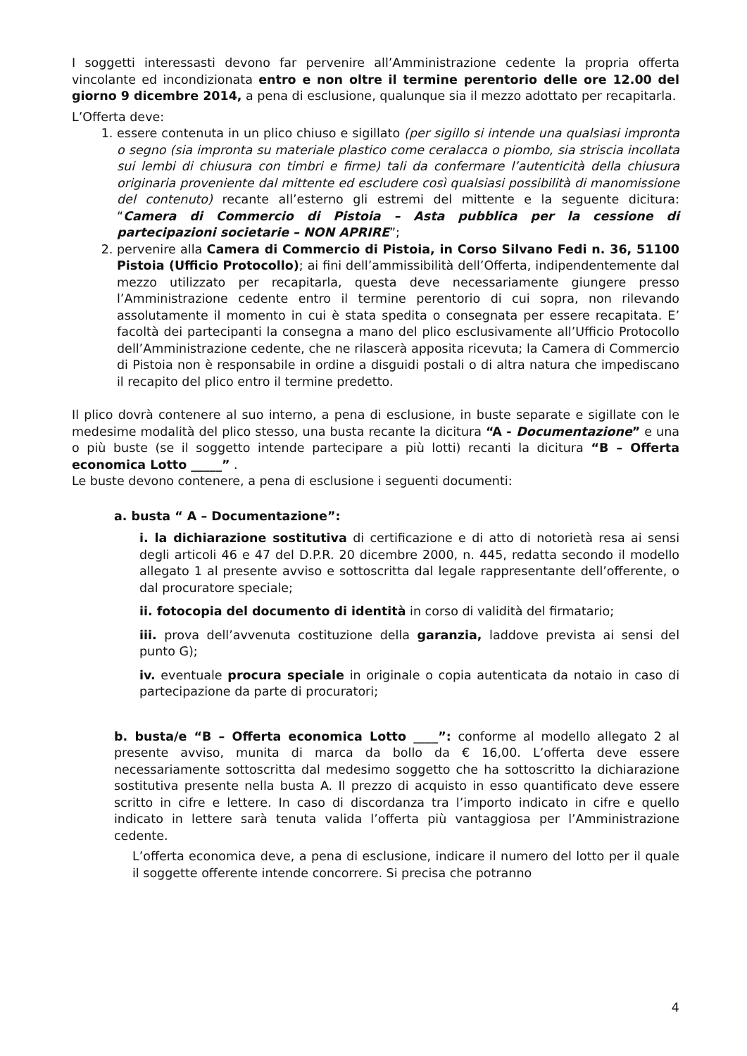I soggetti interessasti devono far pervenire all’Amministrazione cedente la propria offerta vincolante ed incondizionata entro e non oltre il termine perentorio delle ore 12.00 del giorno 9 dicembre 2014, a pena di esclusione, qualunque sia il mezzo adottato per recapitarla.
L’Offerta deve:
1. essere contenuta in un plico chiuso e sigillato (per sigillo si intende una qualsiasi impronta o segno (sia impronta su materiale plastico come ceralacca o piombo, sia striscia incollata sui lembi di chiusura con timbri e firme) tali da confermare l’autenticità della chiusura originaria proveniente dal mittente ed escludere così qualsiasi possibilità di manomissione del contenuto) recante all’esterno gli estremi del mittente e la seguente dicitura: “Camera di Commercio di Pistoia – Asta pubblica per la cessione di partecipazioni societarie – NON APRIRE”;
2. pervenire alla Camera di Commercio di Pistoia, in Corso Silvano Fedi n. 36, 51100 Pistoia (Ufficio Protocollo); ai fini dell’ammissibilità dell’Offerta, indipendentemente dal mezzo utilizzato per recapitarla, questa deve necessariamente giungere presso l’Amministrazione cedente entro il termine perentorio di cui sopra, non rilevando assolutamente il momento in cui è stata spedita o consegnata per essere recapitata. E’ facoltà dei partecipanti la consegna a mano del plico esclusivamente all’Ufficio Protocollo dell’Amministrazione cedente, che ne rilascerà apposita ricevuta; la Camera di Commercio di Pistoia non è responsabile in ordine a disguidi postali o di altra natura che impediscano il recapito del plico entro il termine predetto.
Il plico dovrà contenere al suo interno, a pena di esclusione, in buste separate e sigillate con le medesime modalità del plico stesso, una busta recante la dicitura “A - Documentazione” e una o più buste (se il soggetto intende partecipare a più lotti) recanti la dicitura “B – Offerta economica Lotto _____” .
Le buste devono contenere, a pena di esclusione i seguenti documenti:
a. busta “ A – Documentazione”:
i. la dichiarazione sostitutiva di certificazione e di atto di notorietà resa ai sensi degli articoli 46 e 47 del D.P.R. 20 dicembre 2000, n. 445, redatta secondo il modello allegato 1 al presente avviso e sottoscritta dal legale rappresentante dell’offerente, o dal procuratore speciale;
ii. fotocopia del documento di identità in corso di validità del firmatario;
iii. prova dell’avvenuta costituzione della garanzia, laddove prevista ai sensi del punto G);
iv. eventuale procura speciale in originale o copia autenticata da notaio in caso di partecipazione da parte di procuratori;
b. busta/e “B – Offerta economica Lotto ____”: conforme al modello allegato 2 al presente avviso, munita di marca da bollo da € 16,00. L’offerta deve essere necessariamente sottoscritta dal medesimo soggetto che ha sottoscritto la dichiarazione sostitutiva presente nella busta A. Il prezzo di acquisto in esso quantificato deve essere scritto in cifre e lettere. In caso di discordanza tra l’importo indicato in cifre e quello indicato in lettere sarà tenuta valida l’offerta più vantaggiosa per l’Amministrazione cedente.
L’offerta economica deve, a pena di esclusione, indicare il numero del lotto per il quale il soggette offerente intende concorrere. Si precisa che potranno
4